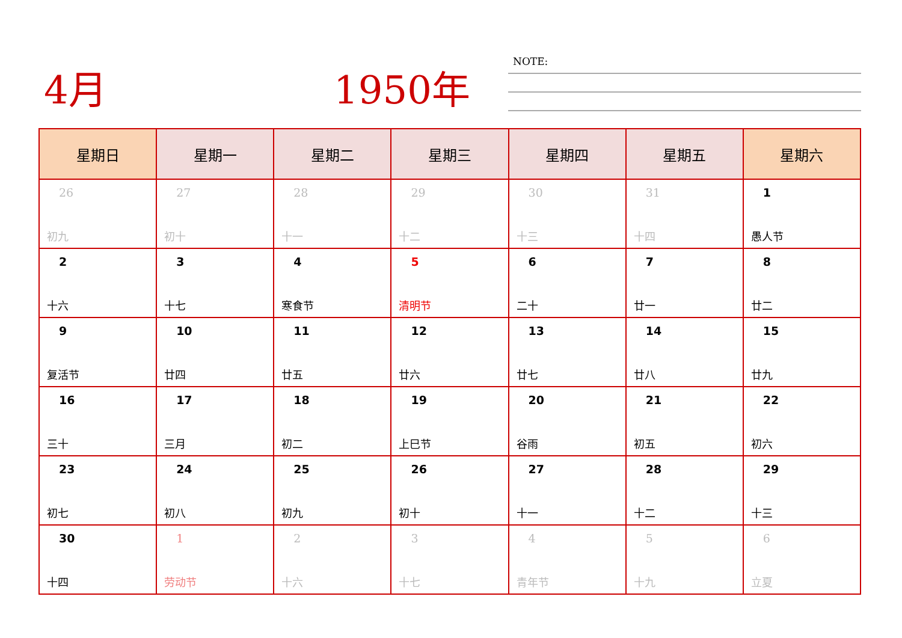4月 1950年 NOTE:
| 星期日 | 星期一 | 星期二 | 星期三 | 星期四 | 星期五 | 星期六 |
| --- | --- | --- | --- | --- | --- | --- |
| 26 初九 | 27 初十 | 28 十一 | 29 十二 | 30 十三 | 31 十四 | 1 愚人节 |
| 2 十六 | 3 十七 | 4 寒食节 | 5 清明节 | 6 二十 | 7 廿一 | 8 廿二 |
| 9 复活节 | 10 廿四 | 11 廿五 | 12 廿六 | 13 廿七 | 14 廿八 | 15 廿九 |
| 16 三十 | 17 三月 | 18 初二 | 19 上巳节 | 20 谷雨 | 21 初五 | 22 初六 |
| 23 初七 | 24 初八 | 25 初九 | 26 初十 | 27 十一 | 28 十二 | 29 十三 |
| 30 十四 | 1 劳动节 | 2 十六 | 3 十七 | 4 青年节 | 5 十九 | 6 立夏 |